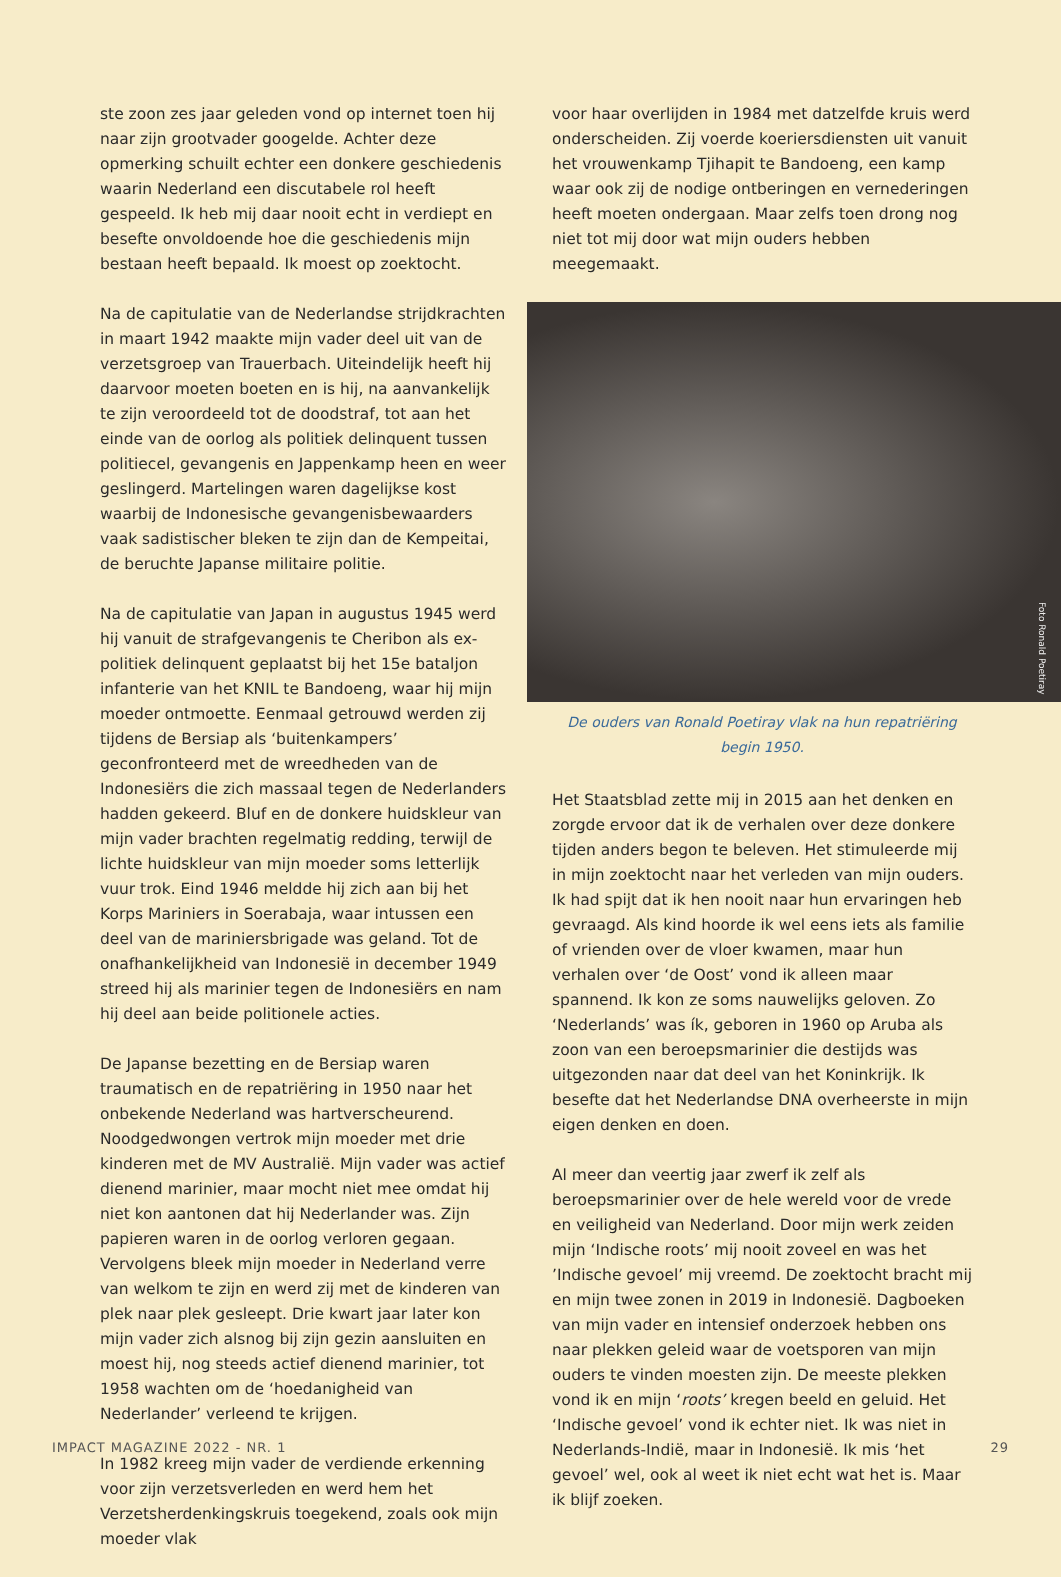ste zoon zes jaar geleden vond op internet toen hij naar zijn grootvader googelde. Achter deze opmerking schuilt echter een donkere geschiedenis waarin Nederland een discutabele rol heeft gespeeld. Ik heb mij daar nooit echt in verdiept en besefte onvoldoende hoe die geschiedenis mijn bestaan heeft bepaald. Ik moest op zoektocht.
Na de capitulatie van de Nederlandse strijdkrachten in maart 1942 maakte mijn vader deel uit van de verzetsgroep van Trauerbach. Uiteindelijk heeft hij daarvoor moeten boeten en is hij, na aanvankelijk te zijn veroordeeld tot de doodstraf, tot aan het einde van de oorlog als politiek delinquent tussen politiecel, gevangenis en Jappenkamp heen en weer geslingerd. Martelingen waren dagelijkse kost waarbij de Indonesische gevangenisbewaarders vaak sadistischer bleken te zijn dan de Kempeitai, de beruchte Japanse militaire politie.
Na de capitulatie van Japan in augustus 1945 werd hij vanuit de strafgevangenis te Cheribon als ex-politiek delinquent geplaatst bij het 15e bataljon infanterie van het KNIL te Bandoeng, waar hij mijn moeder ontmoette. Eenmaal getrouwd werden zij tijdens de Bersiap als ‘buitenkampers’ geconfronteerd met de wreedheden van de Indonesiërs die zich massaal tegen de Nederlanders hadden gekeerd. Bluf en de donkere huidskleur van mijn vader brachten regelmatig redding, terwijl de lichte huidskleur van mijn moeder soms letterlijk vuur trok. Eind 1946 meldde hij zich aan bij het Korps Mariniers in Soerabaja, waar intussen een deel van de mariniersbrigade was geland. Tot de onafhankelijkheid van Indonesië in december 1949 streed hij als marinier tegen de Indonesiërs en nam hij deel aan beide politionele acties.
De Japanse bezetting en de Bersiap waren traumatisch en de repatriëring in 1950 naar het onbekende Nederland was hartverscheurend. Noodgedwongen vertrok mijn moeder met drie kinderen met de MV Australië. Mijn vader was actief dienend marinier, maar mocht niet mee omdat hij niet kon aantonen dat hij Nederlander was. Zijn papieren waren in de oorlog verloren gegaan. Vervolgens bleek mijn moeder in Nederland verre van welkom te zijn en werd zij met de kinderen van plek naar plek gesleept. Drie kwart jaar later kon mijn vader zich alsnog bij zijn gezin aansluiten en moest hij, nog steeds actief dienend marinier, tot 1958 wachten om de ‘hoedanigheid van Nederlander’ verleend te krijgen.
In 1982 kreeg mijn vader de verdiende erkenning voor zijn verzetsverleden en werd hem het Verzetsherdenkingskruis toegekend, zoals ook mijn moeder vlak
voor haar overlijden in 1984 met datzelfde kruis werd onderscheiden. Zij voerde koeriersdiensten uit vanuit het vrouwenkamp Tjihapit te Bandoeng, een kamp waar ook zij de nodige ontberingen en vernederingen heeft moeten ondergaan. Maar zelfs toen drong nog niet tot mij door wat mijn ouders hebben meegemaakt.
Foto Ronald Poetiray
De ouders van Ronald Poetiray vlak na hun repatriëring begin 1950.
Het Staatsblad zette mij in 2015 aan het denken en zorgde ervoor dat ik de verhalen over deze donkere tijden anders begon te beleven. Het stimuleerde mij in mijn zoektocht naar het verleden van mijn ouders. Ik had spijt dat ik hen nooit naar hun ervaringen heb gevraagd. Als kind hoorde ik wel eens iets als familie of vrienden over de vloer kwamen, maar hun verhalen over ‘de Oost’ vond ik alleen maar spannend. Ik kon ze soms nauwelijks geloven. Zo ‘Nederlands’ was ík, geboren in 1960 op Aruba als zoon van een beroepsmarinier die destijds was uitgezonden naar dat deel van het Koninkrijk. Ik besefte dat het Nederlandse DNA overheerste in mijn eigen denken en doen.
Al meer dan veertig jaar zwerf ik zelf als beroepsmarinier over de hele wereld voor de vrede en veiligheid van Nederland. Door mijn werk zeiden mijn ‘Indische roots’ mij nooit zoveel en was het ’Indische gevoel’ mij vreemd. De zoektocht bracht mij en mijn twee zonen in 2019 in Indonesië. Dagboeken van mijn vader en intensief onderzoek hebben ons naar plekken geleid waar de voetsporen van mijn ouders te vinden moesten zijn. De meeste plekken vond ik en mijn ‘roots’ kregen beeld en geluid. Het ‘Indische gevoel’ vond ik echter niet. Ik was niet in Nederlands-Indië, maar in Indonesië. Ik mis ‘het gevoel’ wel, ook al weet ik niet echt wat het is. Maar ik blijf zoeken.
IMPACT MAGAZINE 2022 - NR. 1 29